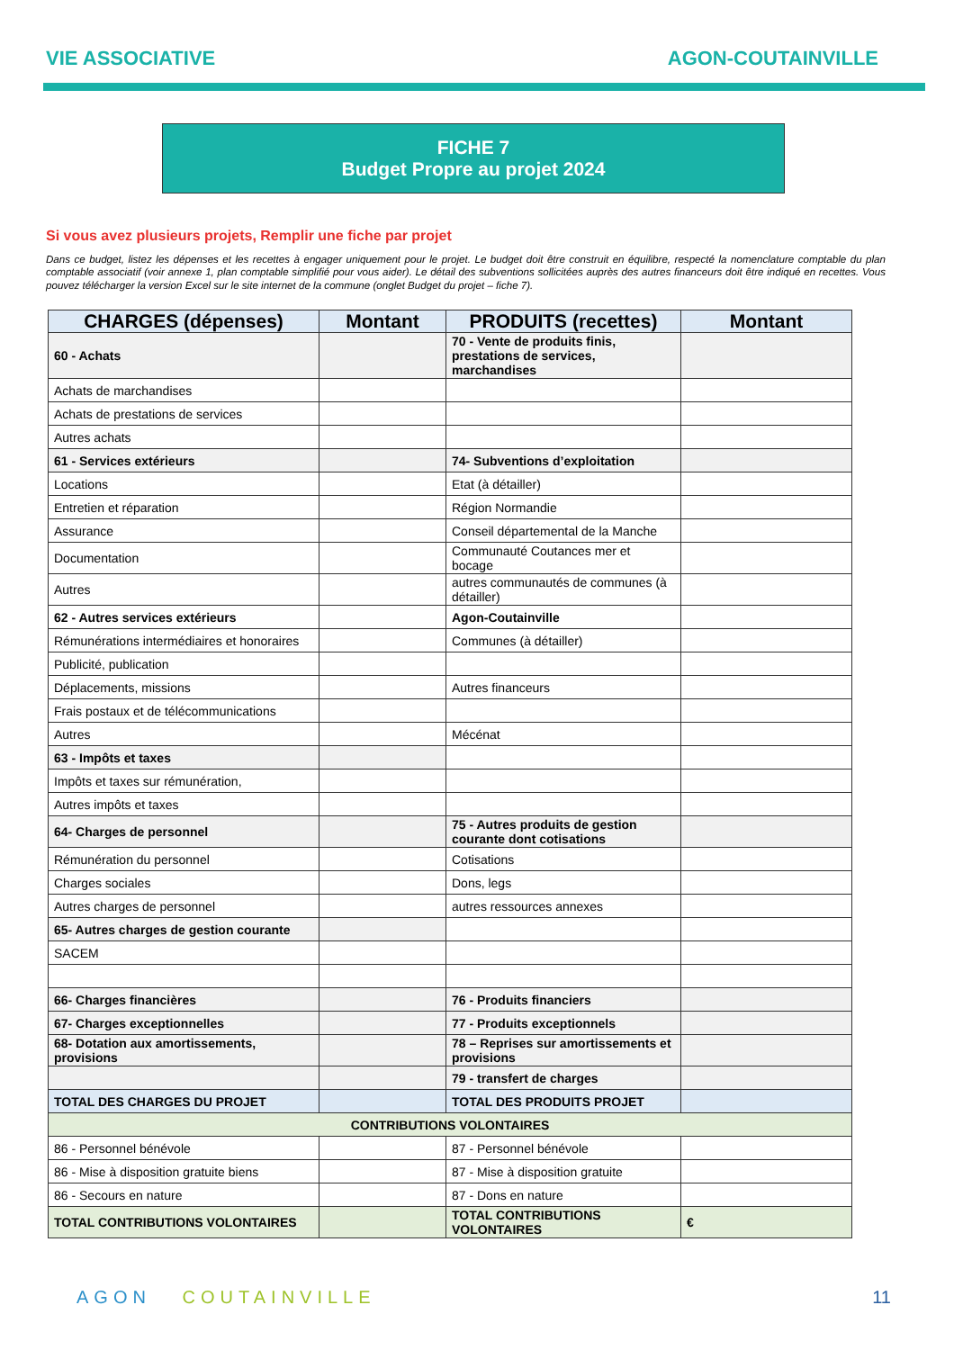VIE ASSOCIATIVE AGON-COUTAINVILLE
FICHE 7
Budget Propre au projet 2024
Si vous avez plusieurs projets, Remplir une fiche par projet
Dans ce budget, listez les dépenses et les recettes à engager uniquement pour le projet. Le budget doit être construit en équilibre, respecté la nomenclature comptable du plan comptable associatif (voir annexe 1, plan comptable simplifié pour vous aider). Le détail des subventions sollicitées auprès des autres financeurs doit être indiqué en recettes. Vous pouvez télécharger la version Excel sur le site internet de la commune (onglet Budget du projet – fiche 7).
| CHARGES (dépenses) | Montant | PRODUITS (recettes) | Montant |
| --- | --- | --- | --- |
| 60 - Achats | | 70 - Vente de produits finis, prestations de services, marchandises | |
| Achats de marchandises | | | |
| Achats de prestations de services | | | |
| Autres achats | | | |
| 61 - Services extérieurs | | 74- Subventions d’exploitation | |
| Locations | | Etat (à détailler) | |
| Entretien et réparation | | Région Normandie | |
| Assurance | | Conseil départemental de la Manche | |
| Documentation | | Communauté Coutances mer et bocage | |
| Autres | | autres communautés de communes (à détailler) | |
| 62 - Autres services extérieurs | | Agon-Coutainville | |
| Rémunérations intermédiaires et honoraires | | Communes (à détailler) | |
| Publicité, publication | | | |
| Déplacements, missions | | Autres financeurs | |
| Frais postaux et de télécommunications | | | |
| Autres | | Mécénat | |
| 63 - Impôts et taxes | | | |
| Impôts et taxes sur rémunération, | | | |
| Autres impôts et taxes | | | |
| 64- Charges de personnel | | 75 - Autres produits de gestion courante dont cotisations | |
| Rémunération du personnel | | Cotisations | |
| Charges sociales | | Dons, legs | |
| Autres charges de personnel | | autres ressources annexes | |
| 65- Autres charges de gestion courante | | | |
| SACEM | | | |
| 66- Charges financières | | 76 - Produits financiers | |
| 67- Charges exceptionnelles | | 77 - Produits exceptionnels | |
| 68- Dotation aux amortissements, provisions | | 78 – Reprises sur amortissements et provisions | |
| | | 79 - transfert de charges | |
| TOTAL DES CHARGES DU PROJET | | TOTAL DES PRODUITS PROJET | |
| CONTRIBUTIONS VOLONTAIRES | | | |
| 86 - Personnel bénévole | | 87 - Personnel bénévole | |
| 86 - Mise à disposition gratuite biens | | 87 - Mise à disposition gratuite | |
| 86 - Secours en nature | | 87 - Dons en nature | |
| TOTAL CONTRIBUTIONS VOLONTAIRES | | TOTAL CONTRIBUTIONS VOLONTAIRES | € |
AGON COUTAINVILLE 11